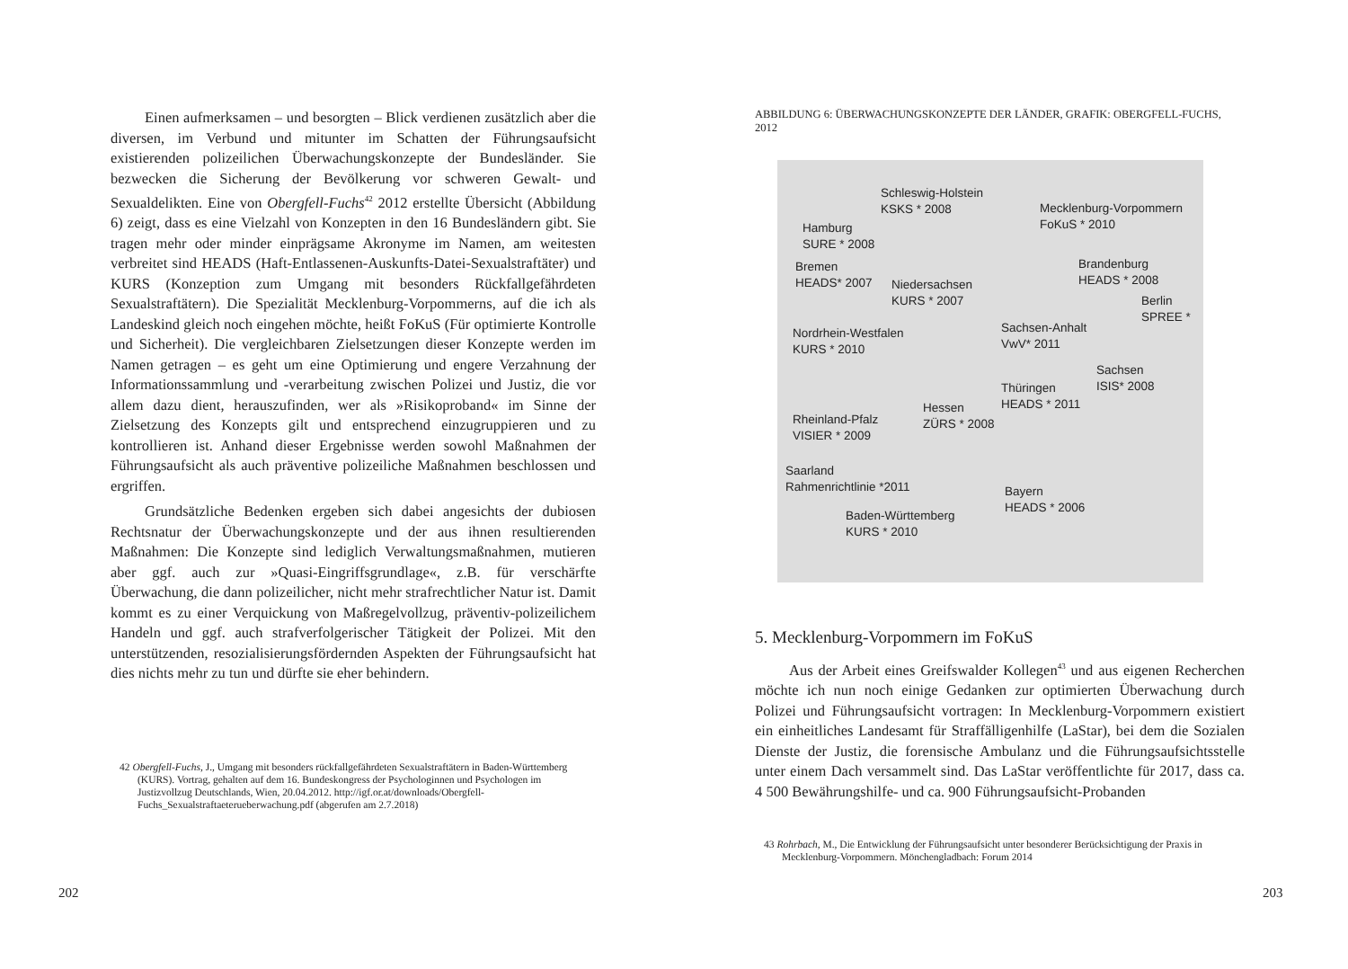Einen aufmerksamen – und besorgten – Blick verdienen zusätzlich aber die diversen, im Verbund und mitunter im Schatten der Führungsaufsicht existierenden polizeilichen Überwachungskonzepte der Bundesländer. Sie bezwecken die Sicherung der Bevölkerung vor schweren Gewalt- und Sexualdelikten. Eine von Obergfell-Fuchs<sup>42</sup> 2012 erstellte Übersicht (Abbildung 6) zeigt, dass es eine Vielzahl von Konzepten in den 16 Bundesländern gibt. Sie tragen mehr oder minder einprägsame Akronyme im Namen, am weitesten verbreitet sind HEADS (Haft-Entlassenen-Auskunfts-Datei-Sexualstraftäter) und KURS (Konzeption zum Umgang mit besonders Rückfallgefährdeten Sexualstraftätern). Die Spezialität Mecklenburg-Vorpommerns, auf die ich als Landeskind gleich noch eingehen möchte, heißt FoKuS (Für optimierte Kontrolle und Sicherheit). Die vergleichbaren Zielsetzungen dieser Konzepte werden im Namen getragen – es geht um eine Optimierung und engere Verzahnung der Informationssammlung und -verarbeitung zwischen Polizei und Justiz, die vor allem dazu dient, herauszufinden, wer als »Risikoproband« im Sinne der Zielsetzung des Konzepts gilt und entsprechend einzugruppieren und zu kontrollieren ist. Anhand dieser Ergebnisse werden sowohl Maßnahmen der Führungsaufsicht als auch präventive polizeiliche Maßnahmen beschlossen und ergriffen.
Grundsätzliche Bedenken ergeben sich dabei angesichts der dubiosen Rechtsnatur der Überwachungskonzepte und der aus ihnen resultierenden Maßnahmen: Die Konzepte sind lediglich Verwaltungsmaßnahmen, mutieren aber ggf. auch zur »Quasi-Eingriffsgrundlage«, z.B. für verschärfte Überwachung, die dann polizeilicher, nicht mehr strafrechtlicher Natur ist. Damit kommt es zu einer Verquickung von Maßregelvollzug, präventiv-polizeilichem Handeln und ggf. auch strafverfolgerischer Tätigkeit der Polizei. Mit den unterstützenden, resozialisierungsfördernden Aspekten der Führungsaufsicht hat dies nichts mehr zu tun und dürfte sie eher behindern.
42 Obergfell-Fuchs, J., Umgang mit besonders rückfallgefährdeten Sexualstraftätern in Baden-Württemberg (KURS). Vortrag, gehalten auf dem 16. Bundeskongress der Psychologinnen und Psychologen im Justizvollzug Deutschlands, Wien, 20.04.2012. http://igf.or.at/downloads/Obergfell-Fuchs_Sexualstraftaeterueberwachung.pdf (abgerufen am 2.7.2018)
202
ABBILDUNG 6: ÜBERWACHUNGSKONZEPTE DER LÄNDER, GRAFIK: OBERGFELL-FUCHS, 2012
Schleswig-Holstein
KSKS * 2008
Mecklenburg-Vorpommern
FoKuS * 2010
Hamburg
SURE * 2008
Bremen
HEADS* 2007
Niedersachsen
KURS * 2007
Brandenburg
HEADS * 2008
Berlin
SPREE *
Nordrhein-Westfalen
KURS * 2010
Sachsen-Anhalt
VwV* 2011
Sachsen
ISIS* 2008
Thüringen
HEADS * 2011
Hessen
ZÜRS * 2008
Rheinland-Pfalz
VISIER * 2009
Saarland
Rahmenrichtlinie *2011
Bayern
HEADS * 2006
Baden-Württemberg
KURS * 2010
5. Mecklenburg-Vorpommern im FoKuS
Aus der Arbeit eines Greifswalder Kollegen<sup>43</sup> und aus eigenen Recherchen möchte ich nun noch einige Gedanken zur optimierten Überwachung durch Polizei und Führungsaufsicht vortragen: In Mecklenburg-Vorpommern existiert ein einheitliches Landesamt für Straffälligenhilfe (LaStar), bei dem die Sozialen Dienste der Justiz, die forensische Ambulanz und die Führungsaufsichtsstelle unter einem Dach versammelt sind. Das LaStar veröffentlichte für 2017, dass ca. 4 500 Bewährungshilfe- und ca. 900 Führungsaufsicht-Probanden
43 Rohrbach, M., Die Entwicklung der Führungsaufsicht unter besonderer Berücksichtigung der Praxis in Mecklenburg-Vorpommern. Mönchengladbach: Forum 2014
203